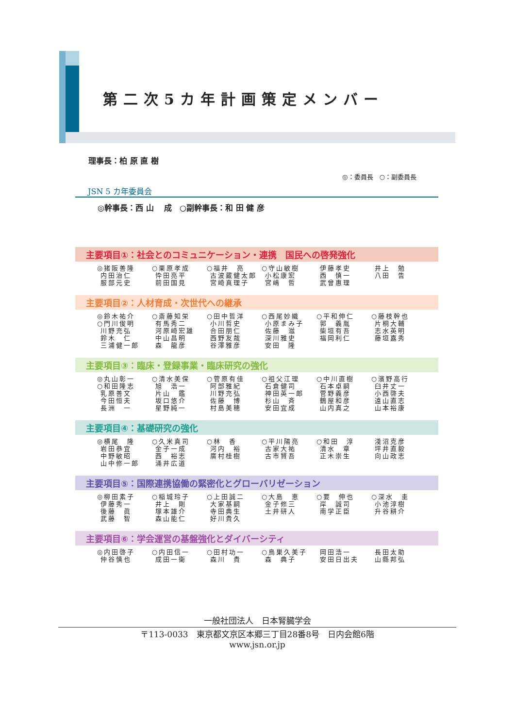第二次5カ年計画策定メンバー
理事長：柏 原 直 樹
◎：委員長　○：副委員長
JSN 5 カ年委員会
◎幹事長：西 山　 成　○副幹事長：和 田 健 彦
主要項目①：社会とのコミュニケーション・連携　国民への啓発強化
| ◎猪阪善隆 内田治仁 服部元史 | ○栗原孝成 忰田亮平 前田国見 | ○福井 亮 古波蔵健太郎 宮崎真理子 | ○守山敏樹 小松康宏 宮嶋 哲 | 伊藤孝史 西 慎一 武曾惠理 | 井上 勉 八田 告 |
主要項目②：人材育成・次世代への継承
| ◎鈴木祐介 ○門川俊明 川野充弘 鈴木 仁 三浦健一郎 | ○斎藤知栄 有馬秀二 河原崎宏雄 中山昌明 森 龍彦 | ○田中哲洋 小川哲史 合田朋仁 西野友哉 谷澤雅彦 | ○西尾妙織 小原まみ子 佐藤 滋 深川雅史 安田 隆 | ○平和伸仁 郭 義胤 柴垣有吾 福岡利仁 | ○藤枝幹也 片桐大輔 志水英明 藤垣嘉秀 |
主要項目③：臨床・登録事業・臨床研究の強化
| ◎丸山彰一 ○和田隆志 乳原善文 今田恒夫 長洲 一 | ○清水美保 旭 浩一 片山 鑑 坂口悠介 星野純一 | ○菅原有佳 阿部雅紀 川野充弘 佐藤 博 村島美穂 | ○祖父江理 石倉健司 神田英一郎 杉山 斉 安田宜成 | ○中川直樹 石本卓嗣 菅野義彦 鶴屋和彦 山内真之 | ○濱野高行 臼井丈一 小西啓夫 遠山直志 山本裕康 |
主要項目④：基礎研究の強化
| ◎横尾 隆 岩田恭宜 中野敏昭 山中修一郎 | ○久米真司 金子一成 西 裕志 涌井広道 | ○林 香 河内 裕 廣村桂樹 | ○平川陽亮 古家大祐 古市賢吾 | ○和田 淳 清水 章 正木崇生 | 淺沼克彦 坪井直毅 向山政志 |
主要項目⑤：国際連携協働の緊密化とグローバリゼーション
| ◎柳田素子 伊藤秀一 後藤 眞 武藤 智 | ○稲城玲子 井上 剛 塚本雄介 森山能仁 | ○上田誠二 大家基嗣 寺田典生 好川貴久 | ○大島 恵 金子修三 土井研人 | ○要 伸也 岸 誠司 南学正臣 | ○深水 圭 小池淳樹 升谷耕介 |
主要項目⑥：学会運営の基盤強化とダイバーシティ
| ◎内田啓子 仲谷慎也 | ○内田信一 成田一衛 | ○田村功一 森川 貴 | ○鳥巣久美子 森 典子 | 岡田浩一 安田日出夫 | 長田太助 山縣邦弘 |
一般社団法人　日本腎臓学会
〒113-0033　東京都文京区本郷三丁目28番8号　日内会館6階
www.jsn.or.jp